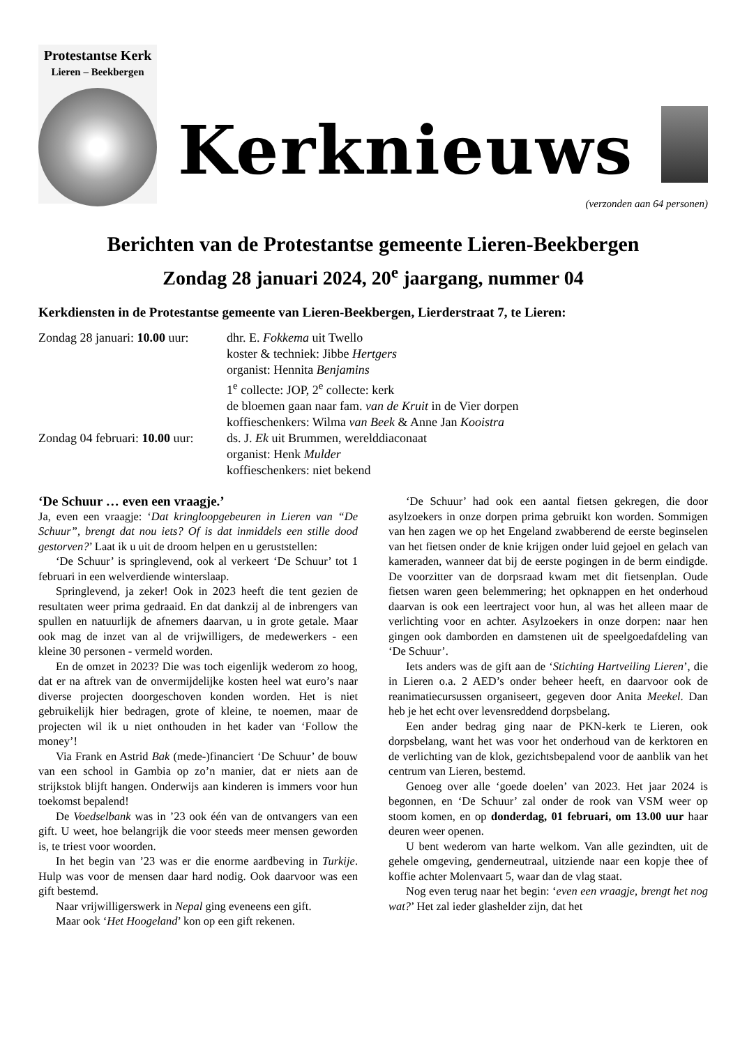Protestantse Kerk
Lieren – Beekbergen
Kerknieuws
(verzonden aan 64 personen)
Berichten van de Protestantse gemeente Lieren-Beekbergen
Zondag 28 januari 2024, 20<sup>e</sup> jaargang, nummer 04
Kerkdiensten in de Protestantse gemeente van Lieren-Beekbergen, Lierderstraat 7, te Lieren:
Zondag 28 januari: 10.00 uur:
dhr. E. Fokkema uit Twello
koster & techniek: Jibbe Hertgers
organist: Hennita Benjamins
1<sup>e</sup> collecte: JOP, 2<sup>e</sup> collecte: kerk
de bloemen gaan naar fam. van de Kruit in de Vier dorpen
koffieschenkers: Wilma van Beek & Anne Jan Kooistra
Zondag 04 februari: 10.00 uur:
ds. J. Ek uit Brummen, werelddiaconaat
organist: Henk Mulder
koffieschenkers: niet bekend
‘De Schuur … even een vraagje.’
Ja, even een vraagje: ‘Dat kringloopgebeuren in Lieren van “De Schuur”, brengt dat nou iets? Of is dat inmiddels een stille dood gestorven?’ Laat ik u uit de droom helpen en u geruststellen:
‘De Schuur’ is springlevend, ook al verkeert ‘De Schuur’ tot 1 februari in een welverdiende winterslaap.
Springlevend, ja zeker! Ook in 2023 heeft die tent gezien de resultaten weer prima gedraaid. En dat dankzij al de inbrengers van spullen en natuurlijk de afnemers daarvan, u in grote getale. Maar ook mag de inzet van al de vrijwilligers, de medewerkers - een kleine 30 personen - vermeld worden.
En de omzet in 2023? Die was toch eigenlijk wederom zo hoog, dat er na aftrek van de onvermijdelijke kosten heel wat euro’s naar diverse projecten doorgeschoven konden worden. Het is niet gebruikelijk hier bedragen, grote of kleine, te noemen, maar de projecten wil ik u niet onthouden in het kader van ‘Follow the money’!
Via Frank en Astrid Bak (mede-)financiert ‘De Schuur’ de bouw van een school in Gambia op zo’n manier, dat er niets aan de strijkstok blijft hangen. Onderwijs aan kinderen is immers voor hun toekomst bepalend!
De Voedselbank was in ’23 ook één van de ontvangers van een gift. U weet, hoe belangrijk die voor steeds meer mensen geworden is, te triest voor woorden.
In het begin van ’23 was er die enorme aardbeving in Turkije. Hulp was voor de mensen daar hard nodig. Ook daarvoor was een gift bestemd.
Naar vrijwilligerswerk in Nepal ging eveneens een gift.
Maar ook ‘Het Hoogeland’ kon op een gift rekenen.
‘De Schuur’ had ook een aantal fietsen gekregen, die door asylzoekers in onze dorpen prima gebruikt kon worden. Sommigen van hen zagen we op het Engeland zwabberend de eerste beginselen van het fietsen onder de knie krijgen onder luid gejoel en gelach van kameraden, wanneer dat bij de eerste pogingen in de berm eindigde. De voorzitter van de dorpsraad kwam met dit fietsenplan. Oude fietsen waren geen belemmering; het opknappen en het onderhoud daarvan is ook een leertraject voor hun, al was het alleen maar de verlichting voor en achter. Asylzoekers in onze dorpen: naar hen gingen ook damborden en damstenen uit de speelgoedafdeling van ‘De Schuur’.
Iets anders was de gift aan de ‘Stichting Hartveiling Lieren’, die in Lieren o.a. 2 AED’s onder beheer heeft, en daarvoor ook de reanimatiecursussen organiseert, gegeven door Anita Meekel. Dan heb je het echt over levensreddend dorpsbelang.
Een ander bedrag ging naar de PKN-kerk te Lieren, ook dorpsbelang, want het was voor het onderhoud van de kerktoren en de verlichting van de klok, gezichtsbepalend voor de aanblik van het centrum van Lieren, bestemd.
Genoeg over alle ‘goede doelen’ van 2023. Het jaar 2024 is begonnen, en ‘De Schuur’ zal onder de rook van VSM weer op stoom komen, en op donderdag, 01 februari, om 13.00 uur haar deuren weer openen.
U bent wederom van harte welkom. Van alle gezindten, uit de gehele omgeving, genderneutraal, uitziende naar een kopje thee of koffie achter Molenvaart 5, waar dan de vlag staat.
Nog even terug naar het begin: ‘even een vraagje, brengt het nog wat?’ Het zal ieder glashelder zijn, dat het